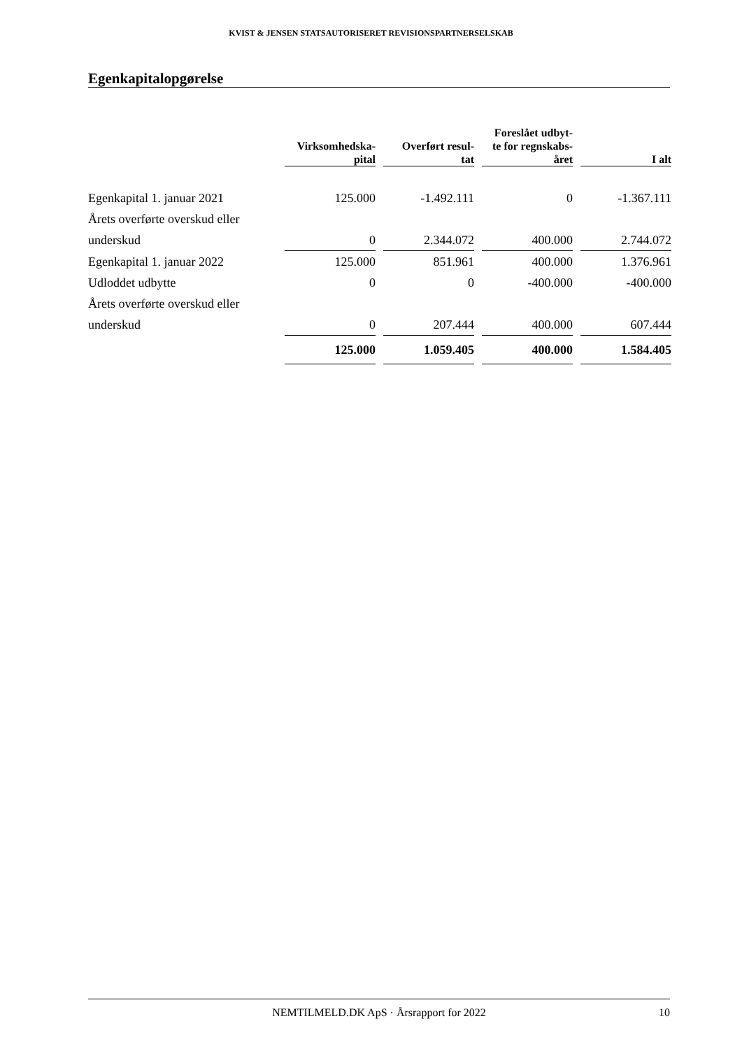KVIST & JENSEN STATSAUTORISERET REVISIONSPARTNERSELSKAB
Egenkapitalopgørelse
| | Virksomhedska- pital | Overført resul- tat | Foreslået udbyt- te for regnskabs- året | I alt |
| --- | --- | --- | --- | --- |
| Egenkapital 1. januar 2021 | 125.000 | -1.492.111 | 0 | -1.367.111 |
| Årets overførte overskud eller | | | | |
| underskud | 0 | 2.344.072 | 400.000 | 2.744.072 |
| Egenkapital 1. januar 2022 | 125.000 | 851.961 | 400.000 | 1.376.961 |
| Udloddet udbytte | 0 | 0 | -400.000 | -400.000 |
| Årets overførte overskud eller | | | | |
| underskud | 0 | 207.444 | 400.000 | 607.444 |
| | 125.000 | 1.059.405 | 400.000 | 1.584.405 |
NEMTILMELD.DK ApS · Årsrapport for 2022 10